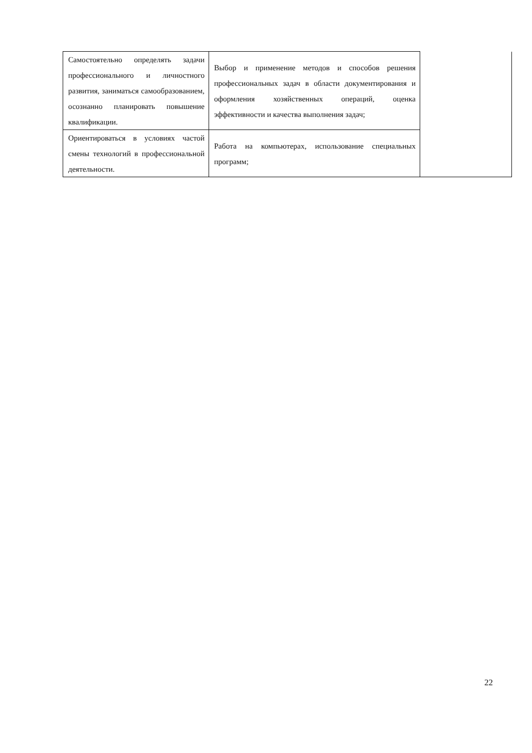| Самостоятельно определять задачи профессионального и личностного развития, заниматься самообразованием, осознанно планировать повышение квалификации. | Выбор и применение методов и способов решения профессиональных задач в области документирования и оформления хозяйственных операций, оценка эффективности и качества выполнения задач; | |
| Ориентироваться в условиях частой смены технологий в профессиональной деятельности. | Работа на компьютерах, использование специальных программ; | |
22